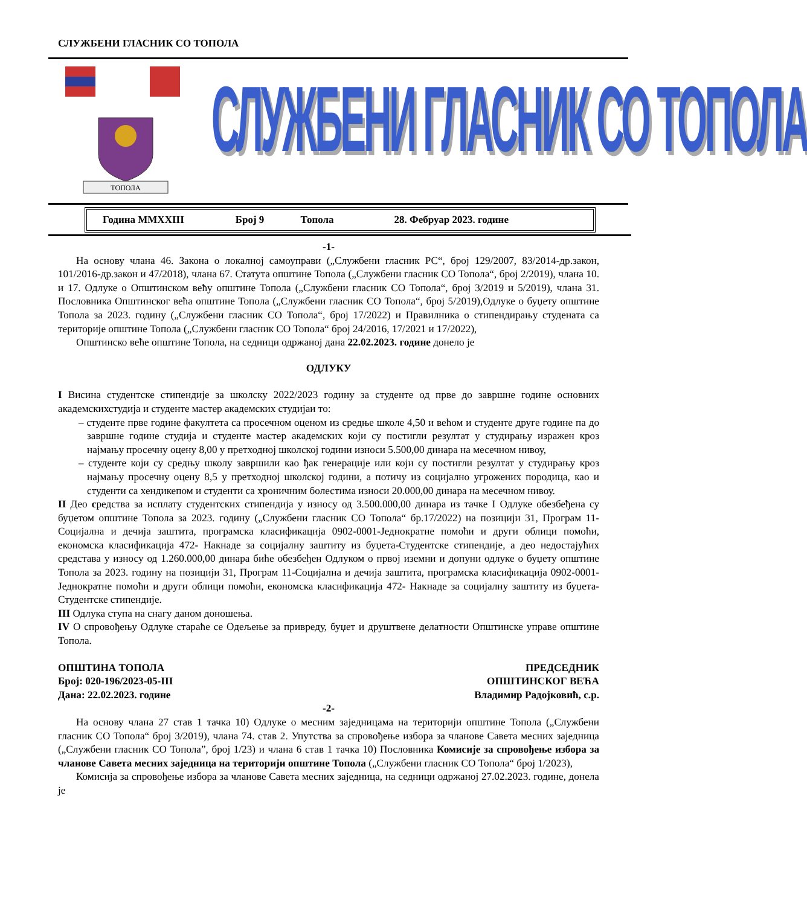СЛУЖБЕНИ ГЛАСНИК СО ТОПОЛА
ТОПОЛА
СЛУЖБЕНИ ГЛАСНИК СО ТОПОЛА
Година MMXXIII Број 9 Топола 28. Фебруар 2023. године
-1-
На основу члана 46. Закона о локалној самоуправи („Службени гласник РС“, број 129/2007, 83/2014-др.закон, 101/2016-др.закон и 47/2018), члана 67. Статута општине Топола („Службени гласник СО Топола“, број 2/2019), члана 10. и 17. Одлуке о Општинском већу општине Топола („Службени гласник СО Топола“, број 3/2019 и 5/2019), члана 31. Пословника Општинског већа општине Топола („Службени гласник СО Топола“, број 5/2019),Одлуке о буџету општине Топола за 2023. годину („Службени гласник СО Топола“, број 17/2022) и Правилника о стипендирању студената са територије општине Топола („Службени гласник СО Топола“ број 24/2016, 17/2021 и 17/2022),
Општинско веће општине Топола, на седници одржаној дана 22.02.2023. године донело је
ОДЛУКУ
I Висина студентске стипендије за школску 2022/2023 годину за студенте од прве до завршне године основних академскихстудија и студенте мастер академских студијаи то:
– студенте прве године факултета са просечном оценом из средње школе 4,50 и већом и студенте друге године па до завршне године студија и студенте мастер академских који су постигли резултат у студирању изражен кроз најмању просечну оцену 8,00 у претходној школској години износи 5.500,00 динара на месечном нивоу,
– студенте који су средњу школу завршили као ђак генерације или који су постигли резултат у студирању кроз најмању просечну оцену 8,5 у претходној школској години, а потичу из социјално угрожених породица, као и студенти са хендикепом и студенти са хроничним болестима износи 20.000,00 динара на месечном нивоу.
II Део средства за исплату студентских стипендија у износу од 3.500.000,00 динара из тачке I Одлуке обезбеђена су буџетом општине Топола за 2023. годину („Службени гласник СО Топола“ бр.17/2022) на позицији 31, Програм 11-Социјална и дечија заштита, програмска класификација 0902-0001-Једнократне помоћи и други облици помоћи, економска класификација 472- Накнаде за социјалну заштиту из буџета-Студентске стипендије, а део недостајућих средстава у износу од 1.260.000,00 динара биће обезбеђен Одлуком о првој иземни и допуни одлуке о буџету општине Топола за 2023. годину на позицији 31, Програм 11-Социјална и дечија заштита, програмска класификација 0902-0001-Једнократне помоћи и други облици помоћи, економска класификација 472- Накнаде за социјалну заштиту из буџета-Студентске стипендије.
III Одлука ступа на снагу даном доношења.
IV О спровођењу Одлуке стараће се Одељење за привреду, буџет и друштвене делатности Општинске управе општине Топола.
ОПШТИНА ТОПОЛА
Број: 020-196/2023-05-III
Дана: 22.02.2023. године
ПРЕДСЕДНИК
ОПШТИНСКОГ ВЕЋА
Владимир Радојковић, с.р.
-2-
На основу члана 27 став 1 тачка 10) Одлуке о месним заједницама на територији општине Топола („Службени гласник СО Топола“ број 3/2019), члана 74. став 2. Упутства за спровођење избора за чланове Савета месних заједница („Службени гласник СО Топола”, број 1/23) и члана 6 став 1 тачка 10) Пословника Комисије за спровођење избора за чланове Савета месних заједница на територији општине Топола („Службени гласник СО Топола“ број 1/2023),
Комисија за спровођење избора за чланове Савета месних заједница, на седници одржаној 27.02.2023. године, донела је